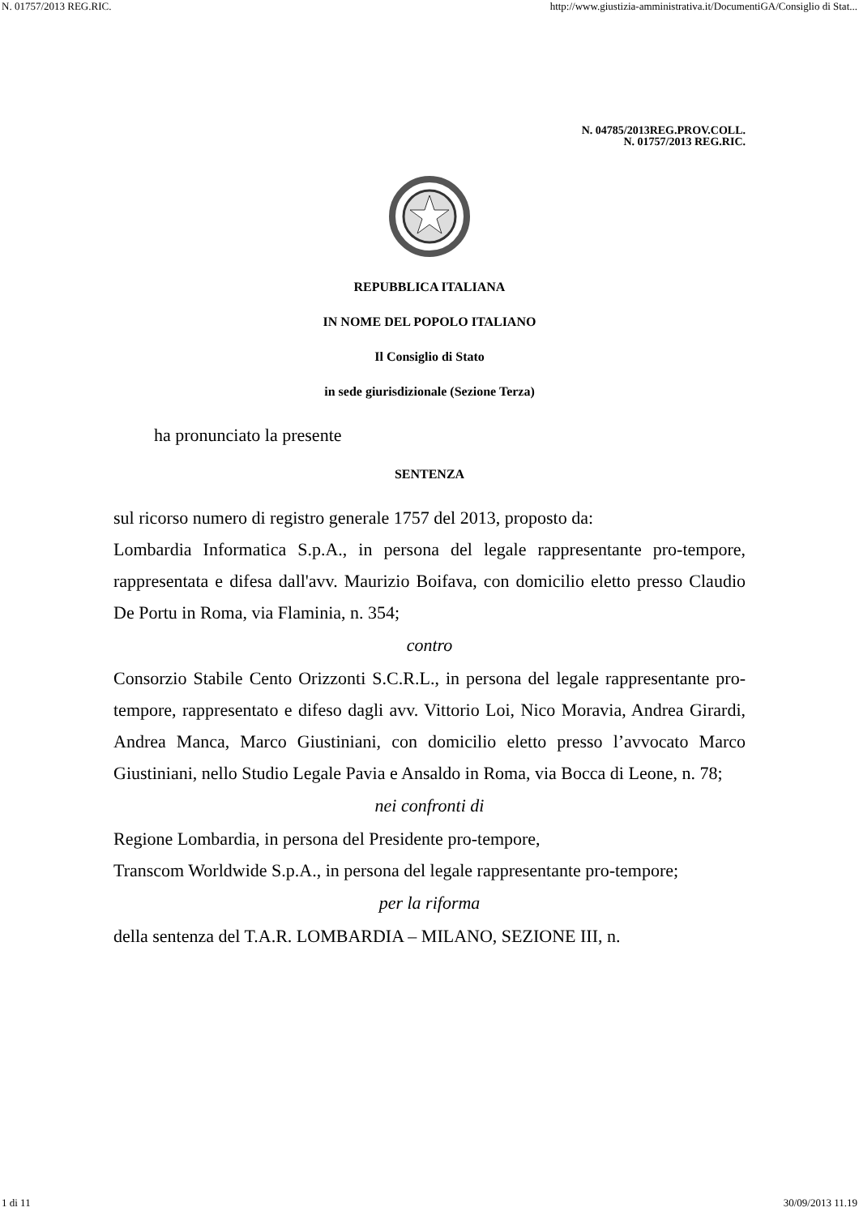N. 01757/2013 REG.RIC. http://www.giustizia-amministrativa.it/DocumentiGA/Consiglio di Stat...
N. 04785/2013REG.PROV.COLL.
N. 01757/2013 REG.RIC.
REPUBBLICA ITALIANA
IN NOME DEL POPOLO ITALIANO
Il Consiglio di Stato
in sede giurisdizionale (Sezione Terza)
ha pronunciato la presente
SENTENZA
sul ricorso numero di registro generale 1757 del 2013, proposto da:
Lombardia Informatica S.p.A., in persona del legale rappresentante pro-tempore, rappresentata e difesa dall'avv. Maurizio Boifava, con domicilio eletto presso Claudio De Portu in Roma, via Flaminia, n. 354;
contro
Consorzio Stabile Cento Orizzonti S.C.R.L., in persona del legale rappresentante pro-tempore, rappresentato e difeso dagli avv. Vittorio Loi, Nico Moravia, Andrea Girardi, Andrea Manca, Marco Giustiniani, con domicilio eletto presso l’avvocato Marco Giustiniani, nello Studio Legale Pavia e Ansaldo in Roma, via Bocca di Leone, n. 78;
nei confronti di
Regione Lombardia, in persona del Presidente pro-tempore,
Transcom Worldwide S.p.A., in persona del legale rappresentante pro-tempore;
per la riforma
della sentenza del T.A.R. LOMBARDIA – MILANO, SEZIONE III, n.
1 di 11 30/09/2013 11.19